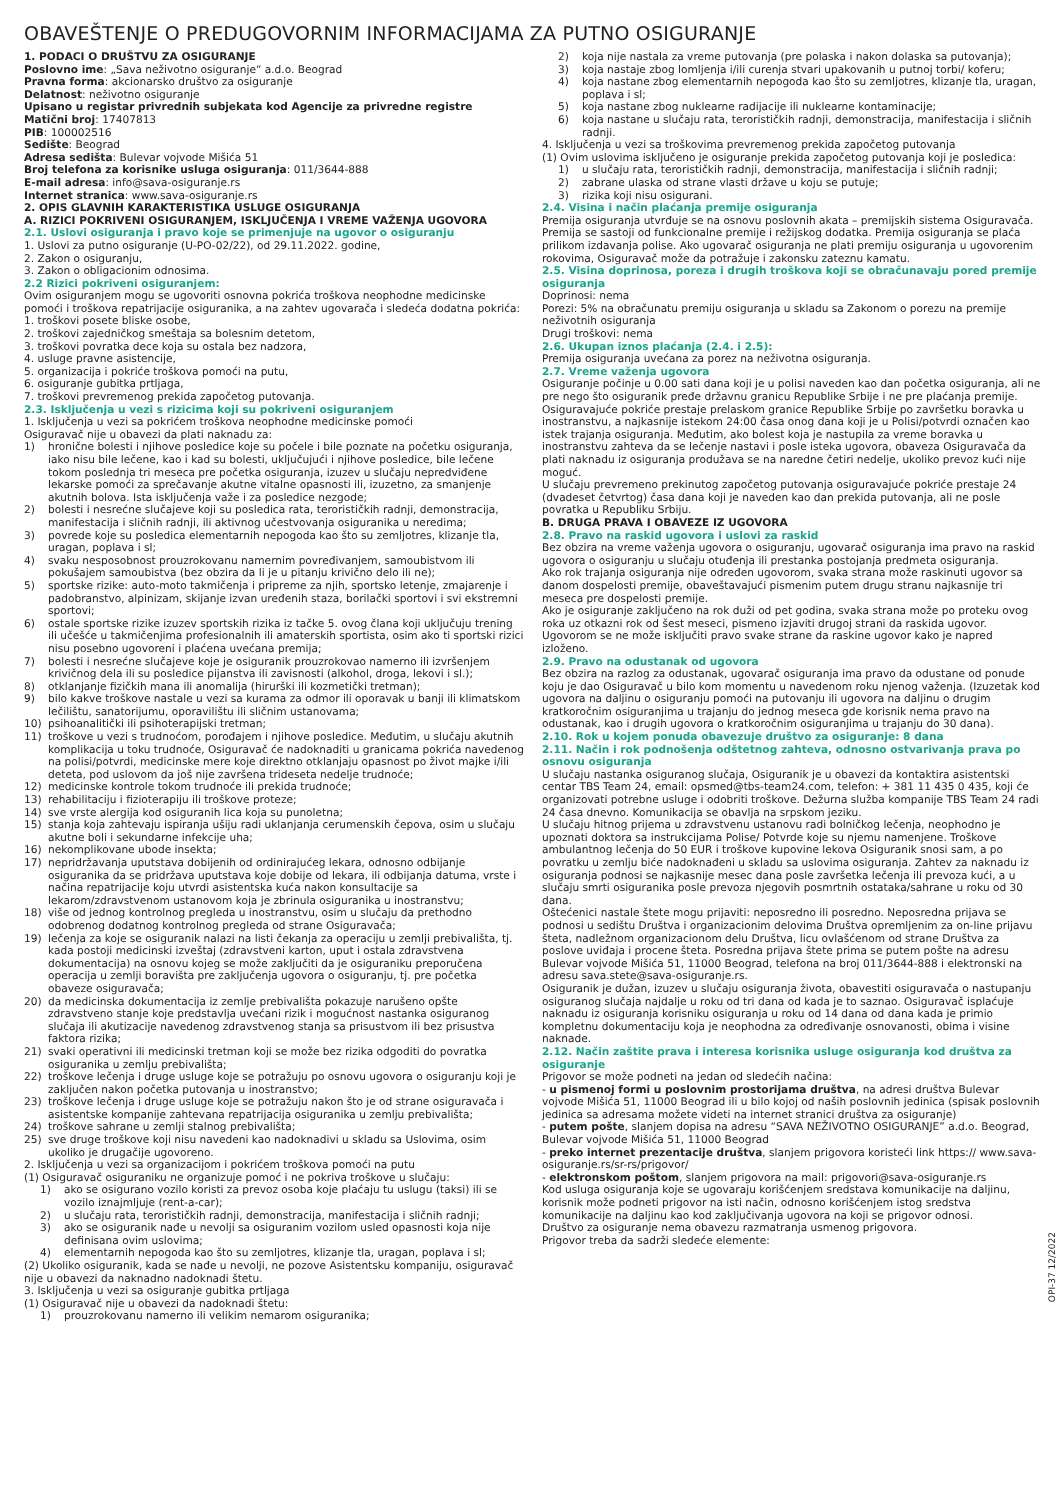OBAVEŠTENJE O PREDUGOVORNIM INFORMACIJAMA ZA PUTNO OSIGURANJE
1. PODACI O DRUŠTVU ZA OSIGURANJE
Poslovno ime: „Sava neživotno osiguranje“ a.d.o. Beograd
Pravna forma: akcionarsko društvo za osiguranje
Delatnost: neživotno osiguranje
Upisano u registar privrednih subjekata kod Agencije za privredne registre
Matični broj: 17407813
PIB: 100002516
Sedište: Beograd
Adresa sedišta: Bulevar vojvode Mišića 51
Broj telefona za korisnike usluga osiguranja: 011/3644-888
E-mail adresa: info@sava-osiguranje.rs
Internet stranica: www.sava-osiguranje.rs
2. OPIS GLAVNIH KARAKTERISTIKA USLUGE OSIGURANJA
A. RIZICI POKRIVENI OSIGURANJEM, ISKLJUČENJA I VREME VAŽENJA UGOVORA
2.1. Uslovi osiguranja i pravo koje se primenjuje na ugovor o osiguranju
1. Uslovi za putno osiguranje (U-PO-02/22), od 29.11.2022. godine,
2. Zakon o osiguranju,
3. Zakon o obligacionim odnosima.
2.2 Rizici pokriveni osiguranjem:
Ovim osiguranjem mogu se ugovoriti osnovna pokrića troškova neophodne medicinske pomoći i troškova repatrijacije osiguranika, a na zahtev ugovarača i sledeća dodatna pokrića:
1. troškovi posete bliske osobe,
2. troškovi zajedničkog smeštaja sa bolesnim detetom,
3. troškovi povratka dece koja su ostala bez nadzora,
4. usluge pravne asistencije,
5. organizacija i pokriće troškova pomoći na putu,
6. osiguranje gubitka prtljaga,
7. troškovi prevremenog prekida započetog putovanja.
2.3. Isključenja u vezi s rizicima koji su pokriveni osiguranjem
1. Isključenja u vezi sa pokrićem troškova neophodne medicinske pomoći
Osiguravač nije u obavezi da plati naknadu za:
1) hronične bolesti i njihove posledice koje su počele i bile poznate na početku osiguranja, iako nisu bile lečene, kao i kad su bolesti, uključujući i njihove posledice, bile lečene tokom poslednja tri meseca pre početka osiguranja, izuzev u slučaju nepredviđene lekarske pomoći za sprečavanje akutne vitalne opasnosti ili, izuzetno, za smanjenje akutnih bolova. Ista isključenja važe i za posledice nezgode;
2) bolesti i nesrećne slučajeve koji su posledica rata, terorističkih radnji, demonstracija, manifestacija i sličnih radnji, ili aktivnog učestvovanja osiguranika u neredima;
3) povrede koje su posledica elementarnih nepogoda kao što su zemljotres, klizanje tla, uragan, poplava i sl;
4) svaku nesposobnost prouzrokovanu namernim povređivanjem, samoubistvom ili pokušajem samoubistva (bez obzira da li je u pitanju krivično delo ili ne);
5) sportske rizike: auto-moto takmičenja i pripreme za njih, sportsko letenje, zmajarenje i padobranstvo, alpinizam, skijanje izvan uređenih staza, borilački sportovi i svi ekstremni sportovi;
6) ostale sportske rizike izuzev sportskih rizika iz tačke 5. ovog člana koji uključuju trening ili učešće u takmičenjima profesionalnih ili amaterskih sportista, osim ako ti sportski rizici nisu posebno ugovoreni i plaćena uvećana premija;
7) bolesti i nesrećne slučajeve koje je osiguranik prouzrokovao namerno ili izvršenjem krivičnog dela ili su posledice pijanstva ili zavisnosti (alkohol, droga, lekovi i sl.);
8) otklanjanje fizičkih mana ili anomalija (hirurški ili kozmetički tretman);
9) bilo kakve troškove nastale u vezi sa kurama za odmor ili oporavak u banji ili klimatskom lečilištu, sanatorijumu, oporavilištu ili sličnim ustanovama;
10) psihoanalitički ili psihoterapijski tretman;
11) troškove u vezi s trudnoćom, porođajem i njihove posledice. Međutim, u slučaju akutnih komplikacija u toku trudnoće, Osiguravač će nadoknaditi u granicama pokrića navedenog na polisi/potvrdi, medicinske mere koje direktno otklanjaju opasnost po život majke i/ili deteta, pod uslovom da još nije završena trideseta nedelje trudnoće;
12) medicinske kontrole tokom trudnoće ili prekida trudnoće;
13) rehabilitaciju i fizioterapiju ili troškove proteze;
14) sve vrste alergija kod osiguranih lica koja su punoletna;
15) stanja koja zahtevaju ispiranja ušiju radi uklanjanja cerumenskih čepova, osim u slučaju akutne boli i sekundarne infekcije uha;
16) nekomplikovane ubode insekta;
17) nepridržavanja uputstava dobijenih od ordinirajućeg lekara, odnosno odbijanje osiguranika da se pridržava uputstava koje dobije od lekara, ili odbijanja datuma, vrste i načina repatrijacije koju utvrdi asistentska kuća nakon konsultacije sa lekarom/zdravstvenom ustanovom koja je zbrinula osiguranika u inostranstvu;
18) više od jednog kontrolnog pregleda u inostranstvu, osim u slučaju da prethodno odobrenog dodatnog kontrolnog pregleda od strane Osiguravača;
19) lečenja za koje se osiguranik nalazi na listi čekanja za operaciju u zemlji prebivališta, tj. kada postoji medicinski izveštaj (zdravstveni karton, uput i ostala zdravstvena dokumentacija) na osnovu kojeg se može zaključiti da je osiguraniku preporučena operacija u zemlji boravišta pre zaključenja ugovora o osiguranju, tj. pre početka obaveze osiguravača;
20) da medicinska dokumentacija iz zemlje prebivališta pokazuje narušeno opšte zdravstveno stanje koje predstavlja uvećani rizik i mogućnost nastanka osiguranog slučaja ili akutizacije navedenog zdravstvenog stanja sa prisustvom ili bez prisustva faktora rizika;
21) svaki operativni ili medicinski tretman koji se može bez rizika odgoditi do povratka osiguranika u zemlju prebivališta;
22) troškove lečenja i druge usluge koje se potražuju po osnovu ugovora o osiguranju koji je zaključen nakon početka putovanja u inostranstvo;
23) troškove lečenja i druge usluge koje se potražuju nakon što je od strane osiguravača i asistentske kompanije zahtevana repatrijacija osiguranika u zemlju prebivališta;
24) troškove sahrane u zemlji stalnog prebivališta;
25) sve druge troškove koji nisu navedeni kao nadoknadivi u skladu sa Uslovima, osim ukoliko je drugačije ugovoreno.
2. Isključenja u vezi sa organizacijom i pokrićem troškova pomoći na putu
(1) Osiguravač osiguraniku ne organizuje pomoć i ne pokriva troškove u slučaju:
1) ako se osigurano vozilo koristi za prevoz osoba koje plaćaju tu uslugu (taksi) ili se vozilo iznajmljuje (rent-a-car);
2) u slučaju rata, terorističkih radnji, demonstracija, manifestacija i sličnih radnji;
3) ako se osiguranik nađe u nevolji sa osiguranim vozilom usled opasnosti koja nije definisana ovim uslovima;
4) elementarnih nepogoda kao što su zemljotres, klizanje tla, uragan, poplava i sl;
(2) Ukoliko osiguranik, kada se nađe u nevolji, ne pozove Asistentsku kompaniju, osiguravač nije u obavezi da naknadno nadoknadi štetu.
3. Isključenja u vezi sa osiguranje gubitka prtljaga
(1) Osiguravač nije u obavezi da nadoknadi štetu:
1) prouzrokovanu namerno ili velikim nemarom osiguranika;
2) koja nije nastala za vreme putovanja (pre polaska i nakon dolaska sa putovanja);
3) koja nastaje zbog lomljenja i/ili curenja stvari upakovanih u putnoj torbi/ koferu;
4) koja nastane zbog elementarnih nepogoda kao što su zemljotres, klizanje tla, uragan, poplava i sl;
5) koja nastane zbog nuklearne radijacije ili nuklearne kontaminacije;
6) koja nastane u slučaju rata, terorističkih radnji, demonstracija, manifestacija i sličnih radnji.
4. Isključenja u vezi sa troškovima prevremenog prekida započetog putovanja
(1) Ovim uslovima isključeno je osiguranje prekida započetog putovanja koji je posledica:
1) u slučaju rata, terorističkih radnji, demonstracija, manifestacija i sličnih radnji;
2) zabrane ulaska od strane vlasti države u koju se putuje;
3) rizika koji nisu osigurani.
2.4. Visina i način plaćanja premije osiguranja
Premija osiguranja utvrđuje se na osnovu poslovnih akata – premijskih sistema Osiguravača. Premija se sastoji od funkcionalne premije i režijskog dodatka. Premija osiguranja se plaća prilikom izdavanja polise. Ako ugovarač osiguranja ne plati premiju osiguranja u ugovorenim rokovima, Osiguravač može da potražuje i zakonsku zateznu kamatu.
2.5. Visina doprinosa, poreza i drugih troškova koji se obračunavaju pored premije osiguranja
Doprinosi: nema
Porezi: 5% na obračunatu premiju osiguranja u skladu sa Zakonom o porezu na premije neživotnih osiguranja
Drugi troškovi: nema
2.6. Ukupan iznos plaćanja (2.4. i 2.5):
Premija osiguranja uvećana za porez na neživotna osiguranja.
2.7. Vreme važenja ugovora
Osiguranje počinje u 0.00 sati dana koji je u polisi naveden kao dan početka osiguranja, ali ne pre nego što osiguranik pređe državnu granicu Republike Srbije i ne pre plaćanja premije. Osiguravajuće pokriće prestaje prelaskom granice Republike Srbije po završetku boravka u inostranstvu, a najkasnije istekom 24:00 časa onog dana koji je u Polisi/potvrdi označen kao istek trajanja osiguranja. Međutim, ako bolest koja je nastupila za vreme boravka u inostranstvu zahteva da se lečenje nastavi i posle isteka ugovora, obaveza Osiguravača da plati naknadu iz osiguranja produžava se na naredne četiri nedelje, ukoliko prevoz kući nije moguć.
U slučaju prevremeno prekinutog započetog putovanja osiguravajuće pokriće prestaje 24 (dvadeset četvrtog) časa dana koji je naveden kao dan prekida putovanja, ali ne posle povratka u Republiku Srbiju.
B. DRUGA PRAVA I OBAVEZE IZ UGOVORA
2.8. Pravo na raskid ugovora i uslovi za raskid
Bez obzira na vreme važenja ugovora o osiguranju, ugovarač osiguranja ima pravo na raskid ugovora o osiguranju u slučaju otuđenja ili prestanka postojanja predmeta osiguranja.
Ako rok trajanja osiguranja nije određen ugovorom, svaka strana može raskinuti ugovor sa danom dospelosti premije, obaveštavajući pismenim putem drugu stranu najkasnije tri meseca pre dospelosti premije.
Ako je osiguranje zaključeno na rok duži od pet godina, svaka strana može po proteku ovog roka uz otkazni rok od šest meseci, pismeno izjaviti drugoj strani da raskida ugovor.
Ugovorom se ne može isključiti pravo svake strane da raskine ugovor kako je napred izloženo.
2.9. Pravo na odustanak od ugovora
Bez obzira na razlog za odustanak, ugovarač osiguranja ima pravo da odustane od ponude koju je dao Osiguravač u bilo kom momentu u navedenom roku njenog važenja. (Izuzetak kod ugovora na daljinu o osiguranju pomoći na putovanju ili ugovora na daljinu o drugim kratkoročnim osiguranjima u trajanju do jednog meseca gde korisnik nema pravo na odustanak, kao i drugih ugovora o kratkoročnim osiguranjima u trajanju do 30 dana).
2.10. Rok u kojem ponuda obavezuje društvo za osiguranje: 8 dana
2.11. Način i rok podnošenja odštetnog zahteva, odnosno ostvarivanja prava po osnovu osiguranja
U slučaju nastanka osiguranog slučaja, Osiguranik je u obavezi da kontaktira asistentski centar TBS Team 24, email: opsmed@tbs-team24.com, telefon: + 381 11 435 0 435, koji će organizovati potrebne usluge i odobriti troškove. Dežurna služba kompanije TBS Team 24 radi 24 časa dnevno. Komunikacija se obavlja na srpskom jeziku.
U slučaju hitnog prijema u zdravstvenu ustanovu radi bolničkog lečenja, neophodno je upoznati doktora sa instrukcijama Polise/ Potvrde koje su njemu namenjene. Troškove ambulantnog lečenja do 50 EUR i troškove kupovine lekova Osiguranik snosi sam, a po povratku u zemlju biće nadoknađeni u skladu sa uslovima osiguranja. Zahtev za naknadu iz osiguranja podnosi se najkasnije mesec dana posle završetka lečenja ili prevoza kući, a u slučaju smrti osiguranika posle prevoza njegovih posmrtnih ostataka/sahrane u roku od 30 dana.
Oštećenici nastale štete mogu prijaviti: neposredno ili posredno. Neposredna prijava se podnosi u sedištu Društva i organizacionim delovima Društva opremljenim za on-line prijavu šteta, nadležnom organizacionom delu Društva, licu ovlašćenom od strane Društva za poslove uviđaja i procene šteta. Posredna prijava štete prima se putem pošte na adresu Bulevar vojvode Mišića 51, 11000 Beograd, telefona na broj 011/3644-888 i elektronski na adresu sava.stete@sava-osiguranje.rs.
Osiguranik je dužan, izuzev u slučaju osiguranja života, obavestiti osiguravača o nastupanju osiguranog slučaja najdalje u roku od tri dana od kada je to saznao. Osiguravač isplaćuje naknadu iz osiguranja korisniku osiguranja u roku od 14 dana od dana kada je primio kompletnu dokumentaciju koja je neophodna za određivanje osnovanosti, obima i visine naknade.
2.12. Način zaštite prava i interesa korisnika usluge osiguranja kod društva za osiguranje
Prigovor se može podneti na jedan od sledećih načina:
- u pismenoj formi u poslovnim prostorijama društva, na adresi društva Bulevar vojvode Mišića 51, 11000 Beograd ili u bilo kojoj od naših poslovnih jedinica (spisak poslovnih jedinica sa adresama možete videti na internet stranici društva za osiguranje)
- putem pošte, slanjem dopisa na adresu “SAVA NEŽIVOTNO OSIGURANJE” a.d.o. Beograd, Bulevar vojvode Mišića 51, 11000 Beograd
- preko internet prezentacije društva, slanjem prigovora koristeći link https:// www.sava-osiguranje.rs/sr-rs/prigovor/
- elektronskom poštom, slanjem prigovora na mail: prigovori@sava-osiguranje.rs
Kod usluga osiguranja koje se ugovaraju korišćenjem sredstava komunikacije na daljinu, korisnik može podneti prigovor na isti način, odnosno korišćenjem istog sredstva komunikacije na daljinu kao kod zaključivanja ugovora na koji se prigovor odnosi.
Društvo za osiguranje nema obavezu razmatranja usmenog prigovora.
Prigovor treba da sadrži sledeće elemente:
OPI-37 12/2022